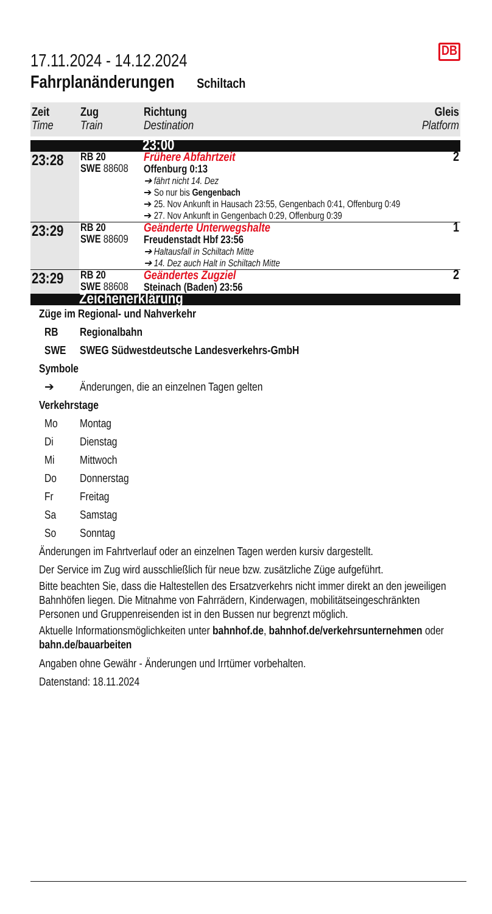DB
17.11.2024 - 14.12.2024
Fahrplanänderungen Schiltach
| Zeit Time | Zug Train | Richtung Destination | Gleis Platform |
| --- | --- | --- | --- |
| | | 23:00 | |
| 23:28 | RB 20 SWE 88608 | Frühere Abfahrtzeit Offenburg 0:13 ➔ fährt nicht 14. Dez ➔ So nur bis Gengenbach ➔ 25. Nov Ankunft in Hausach 23:55, Gengenbach 0:41, Offenburg 0:49 ➔ 27. Nov Ankunft in Gengenbach 0:29, Offenburg 0:39 | 2 |
| 23:29 | RB 20 SWE 88609 | Geänderte Unterwegshalte Freudenstadt Hbf 23:56 ➔ Haltausfall in Schiltach Mitte ➔ 14. Dez auch Halt in Schiltach Mitte | 1 |
| 23:29 | RB 20 SWE 88608 | Geändertes Zugziel Steinach (Baden) 23:56 | 2 |
| | Zeichenerklärung | | |
Züge im Regional- und Nahverkehr
RB Regionalbahn
SWE SWEG Südwestdeutsche Landesverkehrs-GmbH
Symbole
➔ Änderungen, die an einzelnen Tagen gelten
Verkehrstage
Mo Montag
Di Dienstag
Mi Mittwoch
Do Donnerstag
Fr Freitag
Sa Samstag
So Sonntag
Änderungen im Fahrtverlauf oder an einzelnen Tagen werden kursiv dargestellt.
Der Service im Zug wird ausschließlich für neue bzw. zusätzliche Züge aufgeführt.
Bitte beachten Sie, dass die Haltestellen des Ersatzverkehrs nicht immer direkt an den jeweiligen Bahnhöfen liegen. Die Mitnahme von Fahrrädern, Kinderwagen, mobilitätseingeschränkten Personen und Gruppenreisenden ist in den Bussen nur begrenzt möglich.
Aktuelle Informationsmöglichkeiten unter bahnhof.de, bahnhof.de/verkehrsunternehmen oder bahn.de/bauarbeiten
Angaben ohne Gewähr - Änderungen und Irrtümer vorbehalten.
Datenstand: 18.11.2024